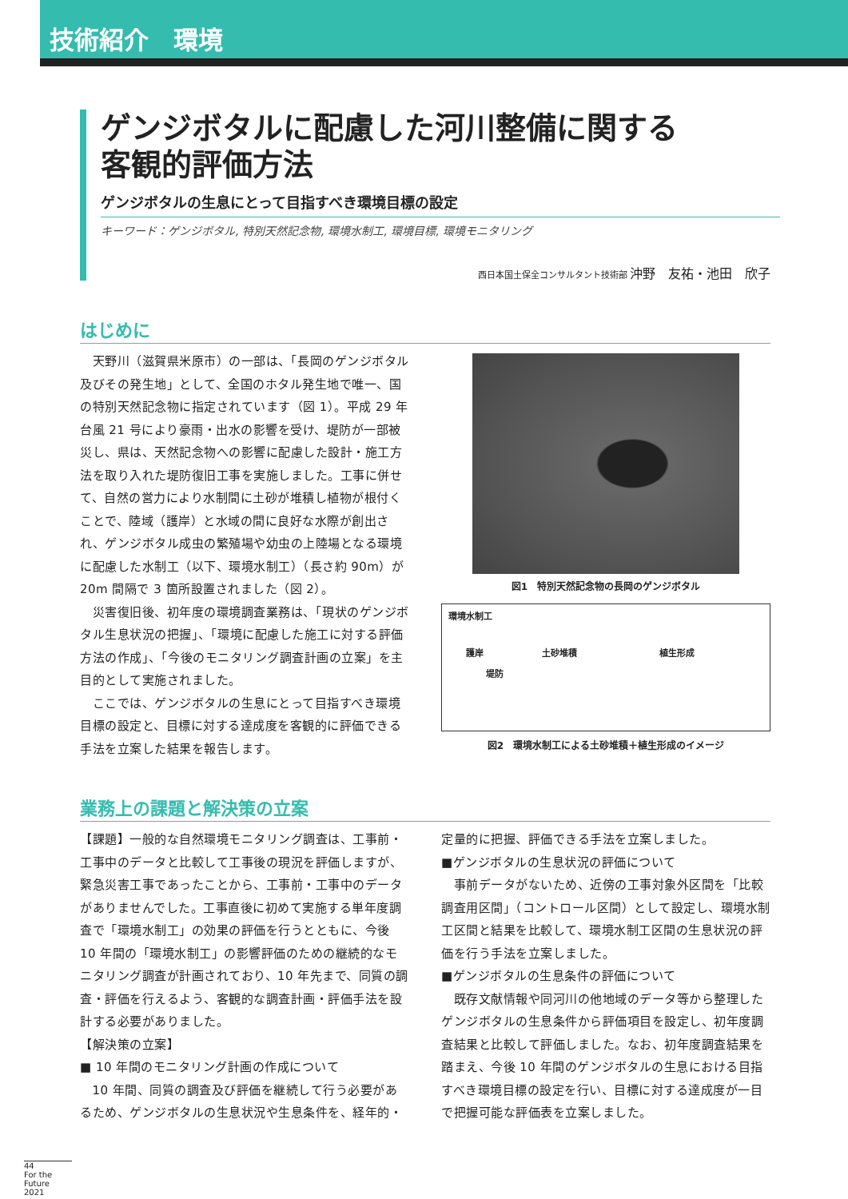技術紹介　環境
ゲンジボタルに配慮した河川整備に関する
客観的評価方法
ゲンジボタルの生息にとって目指すべき環境目標の設定
キーワード：ゲンジボタル, 特別天然記念物, 環境水制工, 環境目標, 環境モニタリング
西日本国土保全コンサルタント技術部 沖野　友祐・池田　欣子
はじめに
　天野川（滋賀県米原市）の一部は、「長岡のゲンジボタル及びその発生地」として、全国のホタル発生地で唯一、国の特別天然記念物に指定されています（図 1）。平成 29 年台風 21 号により豪雨・出水の影響を受け、堤防が一部被災し、県は、天然記念物への影響に配慮した設計・施工方法を取り入れた堤防復旧工事を実施しました。工事に併せて、自然の営力により水制間に土砂が堆積し植物が根付くことで、陸域（護岸）と水域の間に良好な水際が創出され、ゲンジボタル成虫の繁殖場や幼虫の上陸場となる環境に配慮した水制工（以下、環境水制工）（長さ約 90m）が 20m 間隔で 3 箇所設置されました（図 2）。
　災害復旧後、初年度の環境調査業務は、「現状のゲンジボタル生息状況の把握」、「環境に配慮した施工に対する評価方法の作成」、「今後のモニタリング調査計画の立案」を主目的として実施されました。
　ここでは、ゲンジボタルの生息にとって目指すべき環境目標の設定と、目標に対する達成度を客観的に評価できる手法を立案した結果を報告します。
図1　特別天然記念物の長岡のゲンジボタル
環境水制工
護岸
堤防
土砂堆積 植生形成
図2　環境水制工による土砂堆積＋植生形成のイメージ
業務上の課題と解決策の立案
【課題】一般的な自然環境モニタリング調査は、工事前・工事中のデータと比較して工事後の現況を評価しますが、緊急災害工事であったことから、工事前・工事中のデータがありませんでした。工事直後に初めて実施する単年度調査で「環境水制工」の効果の評価を行うとともに、今後 10 年間の「環境水制工」の影響評価のための継続的なモニタリング調査が計画されており、10 年先まで、同質の調査・評価を行えるよう、客観的な調査計画・評価手法を設計する必要がありました。
【解決策の立案】
■ 10 年間のモニタリング計画の作成について
　10 年間、同質の調査及び評価を継続して行う必要があるため、ゲンジボタルの生息状況や生息条件を、経年的・
定量的に把握、評価できる手法を立案しました。
■ゲンジボタルの生息状況の評価について
　事前データがないため、近傍の工事対象外区間を「比較調査用区間」（コントロール区間）として設定し、環境水制工区間と結果を比較して、環境水制工区間の生息状況の評価を行う手法を立案しました。
■ゲンジボタルの生息条件の評価について
　既存文献情報や同河川の他地域のデータ等から整理したゲンジボタルの生息条件から評価項目を設定し、初年度調査結果と比較して評価しました。なお、初年度調査結果を踏まえ、今後 10 年間のゲンジボタルの生息における目指すべき環境目標の設定を行い、目標に対する達成度が一目で把握可能な評価表を立案しました。
44
For the Future 2021